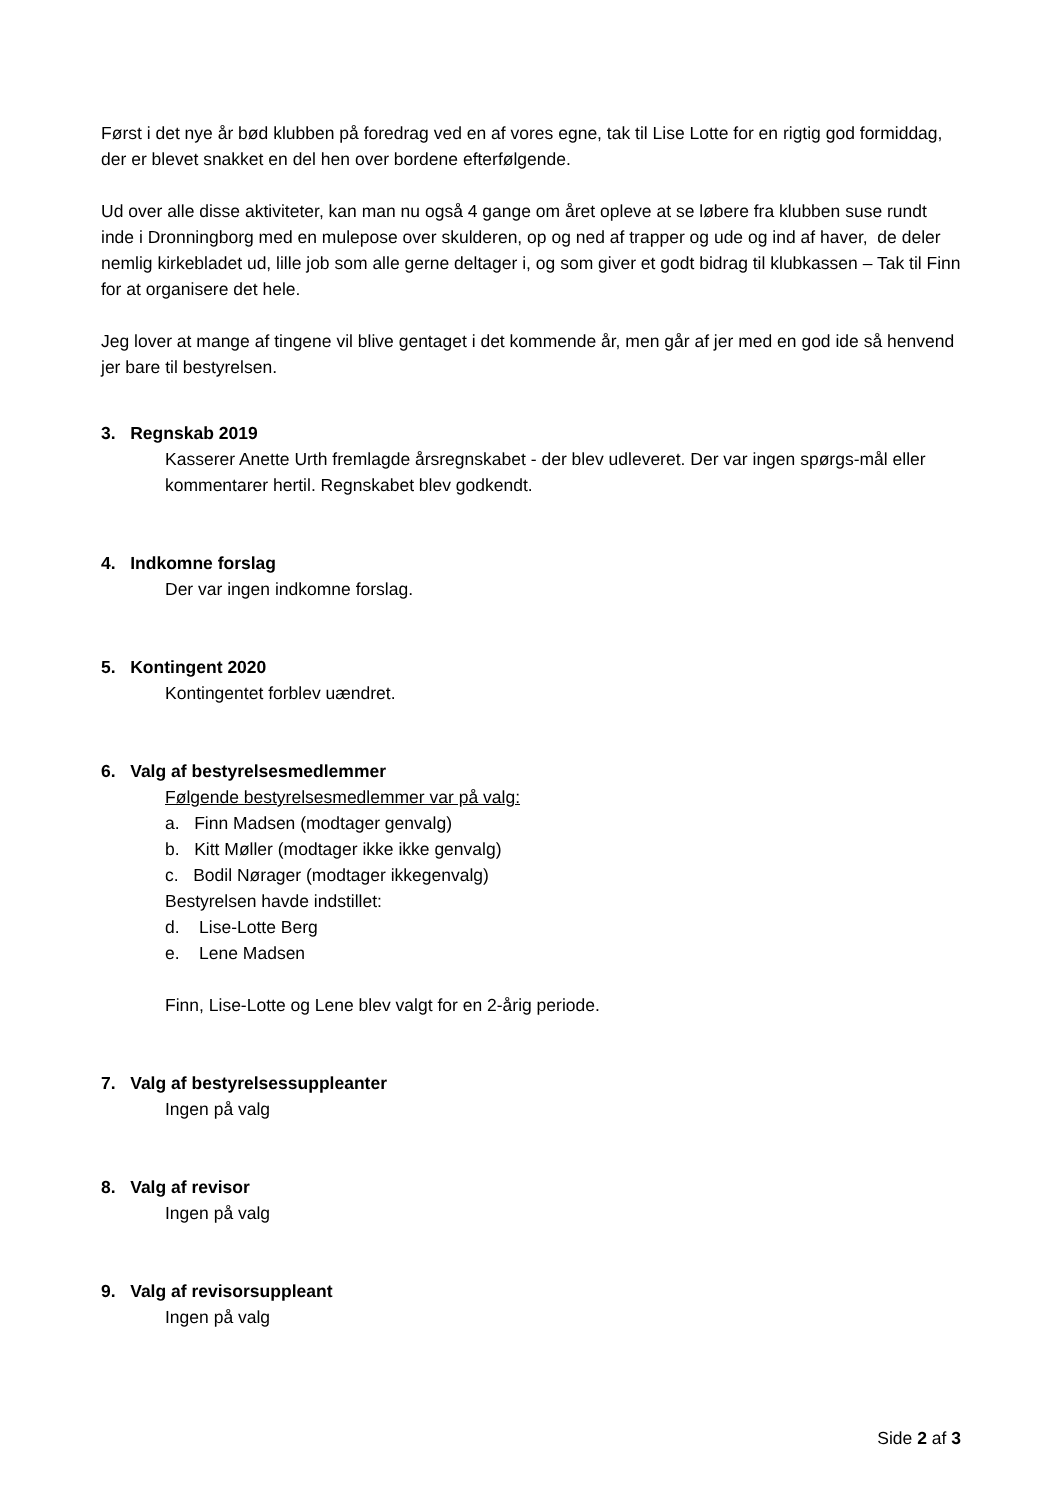Først i det nye år bød klubben på foredrag ved en af vores egne, tak til Lise Lotte for en rigtig god formiddag, der er blevet snakket en del hen over bordene efterfølgende.
Ud over alle disse aktiviteter, kan man nu også 4 gange om året opleve at se løbere fra klubben suse rundt inde i Dronningborg med en mulepose over skulderen, op og ned af trapper og ude og ind af haver, de deler nemlig kirkebladet ud, lille job som alle gerne deltager i, og som giver et godt bidrag til klubkassen – Tak til Finn for at organisere det hele.
Jeg lover at mange af tingene vil blive gentaget i det kommende år, men går af jer med en god ide så henvend jer bare til bestyrelsen.
3. Regnskab 2019
Kasserer Anette Urth fremlagde årsregnskabet - der blev udleveret. Der var ingen spørgs-mål eller kommentarer hertil. Regnskabet blev godkendt.
4. Indkomne forslag
Der var ingen indkomne forslag.
5. Kontingent 2020
Kontingentet forblev uændret.
6. Valg af bestyrelsesmedlemmer
Følgende bestyrelsesmedlemmer var på valg:
a. Finn Madsen (modtager genvalg)
b. Kitt Møller (modtager ikke ikke genvalg)
c. Bodil Nørager (modtager ikkegenvalg)
Bestyrelsen havde indstillet:
d. Lise-Lotte Berg
e. Lene Madsen
Finn, Lise-Lotte og Lene blev valgt for en 2-årig periode.
7. Valg af bestyrelsessuppleanter
Ingen på valg
8. Valg af revisor
Ingen på valg
9. Valg af revisorsuppleant
Ingen på valg
Side 2 af 3